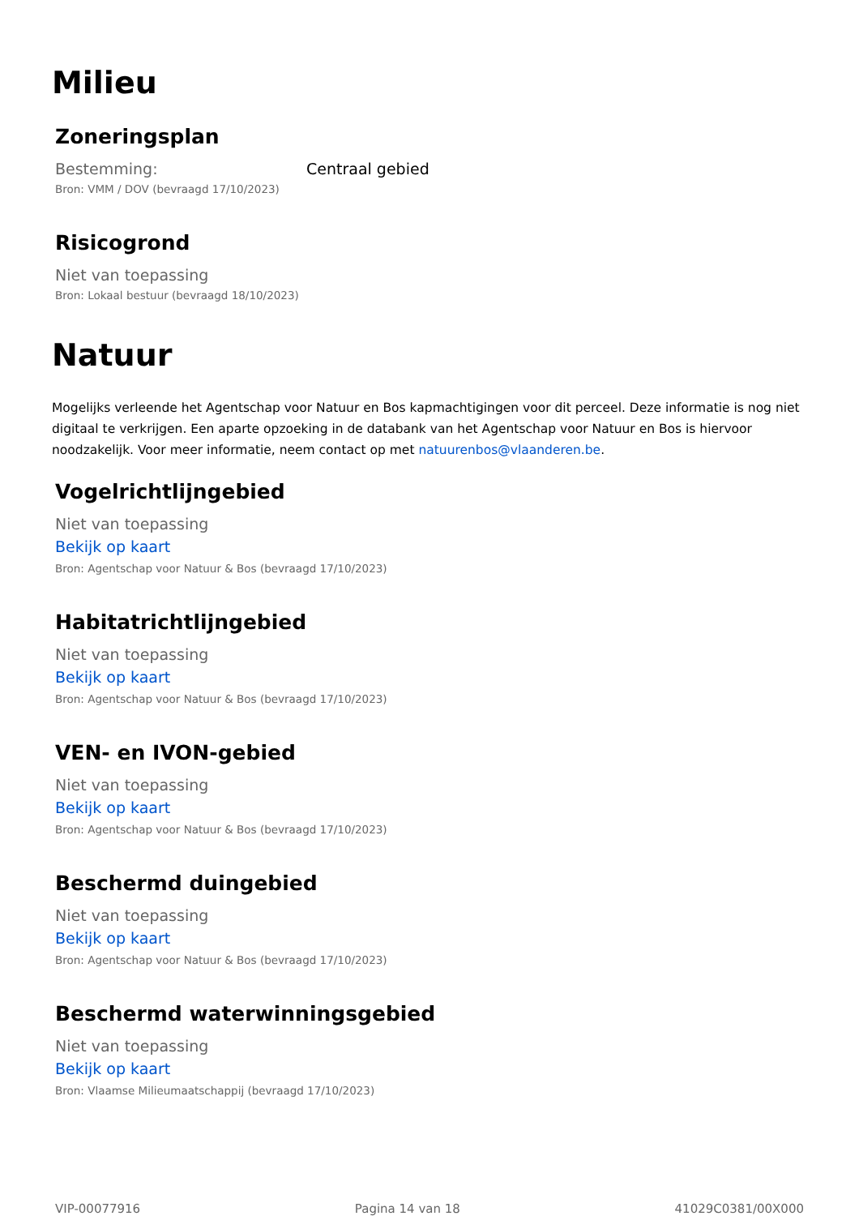Milieu
Zoneringsplan
Bestemming: Centraal gebied
Bron: VMM / DOV (bevraagd 17/10/2023)
Risicogrond
Niet van toepassing
Bron: Lokaal bestuur (bevraagd 18/10/2023)
Natuur
Mogelijks verleende het Agentschap voor Natuur en Bos kapmachtigingen voor dit perceel. Deze informatie is nog niet digitaal te verkrijgen. Een aparte opzoeking in de databank van het Agentschap voor Natuur en Bos is hiervoor noodzakelijk. Voor meer informatie, neem contact op met natuurenbos@vlaanderen.be.
Vogelrichtlijngebied
Niet van toepassing
Bekijk op kaart
Bron: Agentschap voor Natuur & Bos (bevraagd 17/10/2023)
Habitatrichtlijngebied
Niet van toepassing
Bekijk op kaart
Bron: Agentschap voor Natuur & Bos (bevraagd 17/10/2023)
VEN- en IVON-gebied
Niet van toepassing
Bekijk op kaart
Bron: Agentschap voor Natuur & Bos (bevraagd 17/10/2023)
Beschermd duingebied
Niet van toepassing
Bekijk op kaart
Bron: Agentschap voor Natuur & Bos (bevraagd 17/10/2023)
Beschermd waterwinningsgebied
Niet van toepassing
Bekijk op kaart
Bron: Vlaamse Milieumaatschappij (bevraagd 17/10/2023)
VIP-00077916 Pagina 14 van 18 41029C0381/00X000